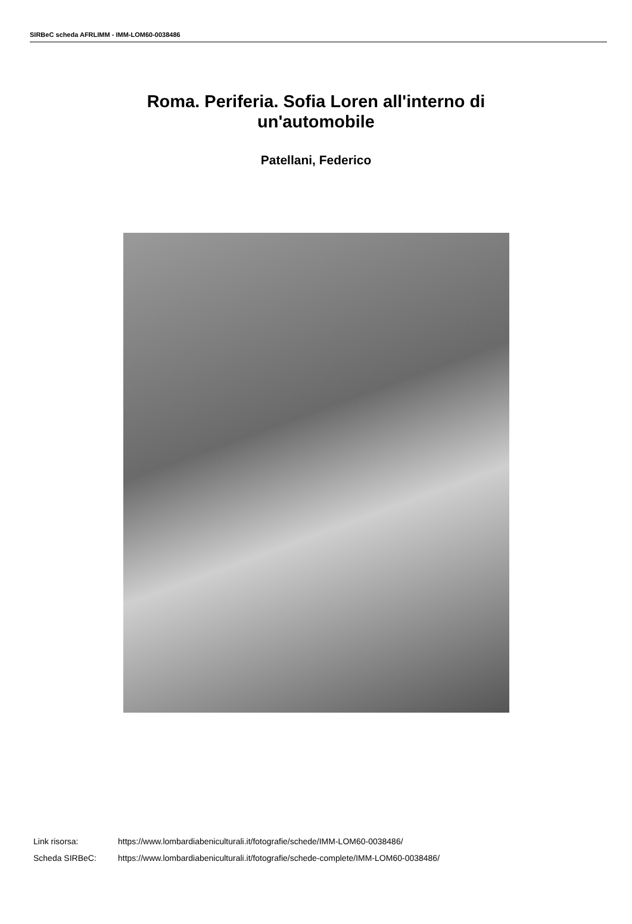SIRBeC scheda AFRLIMM - IMM-LOM60-0038486
Roma. Periferia. Sofia Loren all'interno di un'automobile
Patellani, Federico
| Link risorsa: | https://www.lombardiabeniculturali.it/fotografie/schede/IMM-LOM60-0038486/ |
| Scheda SIRBeC: | https://www.lombardiabeniculturali.it/fotografie/schede-complete/IMM-LOM60-0038486/ |